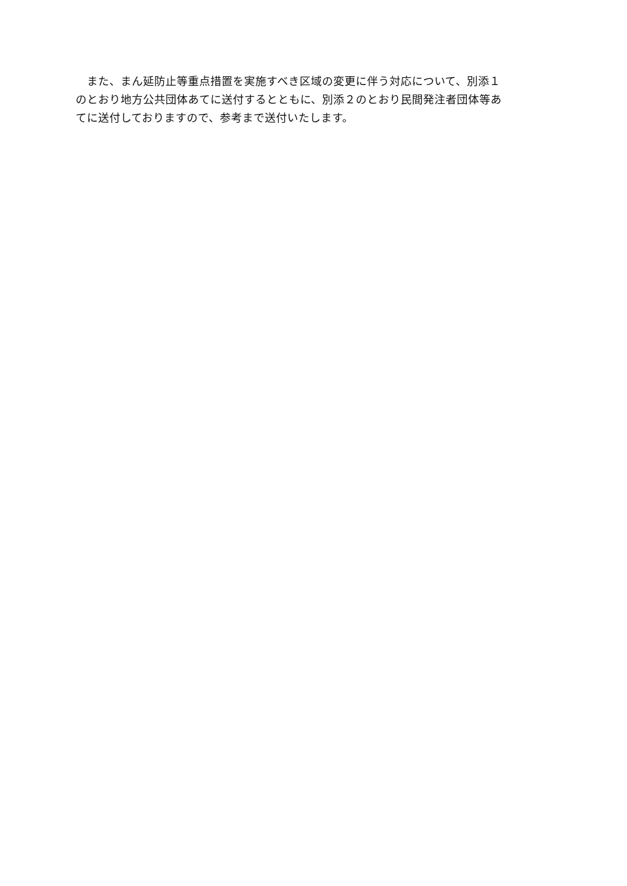また、まん延防止等重点措置を実施すべき区域の変更に伴う対応について、別添１
のとおり地方公共団体あてに送付するとともに、別添２のとおり民間発注者団体等あ
てに送付しておりますので、参考まで送付いたします。